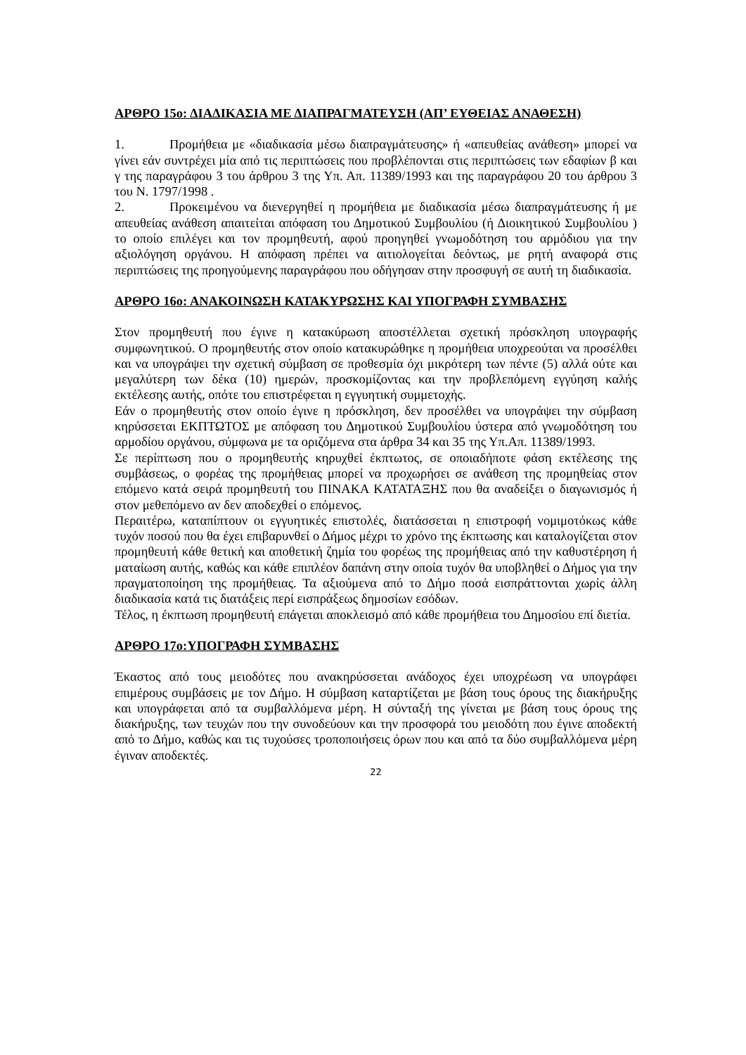ΑΡΘΡΟ 15ο: ΔΙΑΔΙΚΑΣΙΑ ΜΕ ΔΙΑΠΡΑΓΜΑΤΕΥΣΗ (ΑΠ’ ΕΥΘΕΙΑΣ ΑΝΑΘΕΣΗ)
1. Προμήθεια με «διαδικασία μέσω διαπραγμάτευσης» ή «απευθείας ανάθεση» μπορεί να γίνει εάν συντρέχει μία από τις περιπτώσεις που προβλέπονται στις περιπτώσεις των εδαφίων β και γ της παραγράφου 3 του άρθρου 3 της Υπ. Απ. 11389/1993 και της παραγράφου 20 του άρθρου 3 του Ν. 1797/1998 .
2. Προκειμένου να διενεργηθεί η προμήθεια με διαδικασία μέσω διαπραγμάτευσης ή με απευθείας ανάθεση απαιτείται απόφαση του Δημοτικού Συμβουλίου (ή Διοικητικού Συμβουλίου ) το οποίο επιλέγει και τον προμηθευτή, αφού προηγηθεί γνωμοδότηση του αρμόδιου για την αξιολόγηση οργάνου. Η απόφαση πρέπει να αιτιολογείται δεόντως, με ρητή αναφορά στις περιπτώσεις της προηγούμενης παραγράφου που οδήγησαν στην προσφυγή σε αυτή τη διαδικασία.
ΑΡΘΡΟ 16ο: ΑΝΑΚΟΙΝΩΣΗ ΚΑΤΑΚΥΡΩΣΗΣ ΚΑΙ ΥΠΟΓΡΑΦΗ ΣΥΜΒΑΣΗΣ
Στον προμηθευτή που έγινε η κατακύρωση αποστέλλεται σχετική πρόσκληση υπογραφής συμφωνητικού. Ο προμηθευτής στον οποίο κατακυρώθηκε η προμήθεια υποχρεούται να προσέλθει και να υπογράψει την σχετική σύμβαση σε προθεσμία όχι μικρότερη των πέντε (5) αλλά ούτε και μεγαλύτερη των δέκα (10) ημερών, προσκομίζοντας και την προβλεπόμενη εγγύηση καλής εκτέλεσης αυτής, οπότε του επιστρέφεται η εγγυητική συμμετοχής.
Εάν ο προμηθευτής στον οποίο έγινε η πρόσκληση, δεν προσέλθει να υπογράψει την σύμβαση κηρύσσεται ΕΚΠΤΩΤΟΣ με απόφαση του Δημοτικού Συμβουλίου ύστερα από γνωμοδότηση του αρμοδίου οργάνου, σύμφωνα με τα οριζόμενα στα άρθρα 34 και 35 της Υπ.Απ. 11389/1993.
Σε περίπτωση που ο προμηθευτής κηρυχθεί έκπτωτος, σε οποιαδήποτε φάση εκτέλεσης της συμβάσεως, ο φορέας της προμήθειας μπορεί να προχωρήσει σε ανάθεση της προμηθείας στον επόμενο κατά σειρά προμηθευτή του ΠΙΝΑΚΑ ΚΑΤΑΤΑΞΗΣ που θα αναδείξει ο διαγωνισμός ή στον μεθεπόμενο αν δεν αποδεχθεί ο επόμενος.
Περαιτέρω, καταπίπτουν οι εγγυητικές επιστολές, διατάσσεται η επιστροφή νομιμοτόκως κάθε τυχόν ποσού που θα έχει επιβαρυνθεί ο Δήμος μέχρι το χρόνο της έκπτωσης και καταλογίζεται στον προμηθευτή κάθε θετική και αποθετική ζημία του φορέως της προμήθειας από την καθυστέρηση ή ματαίωση αυτής, καθώς και κάθε επιπλέον δαπάνη στην οποία τυχόν θα υποβληθεί ο Δήμος για την πραγματοποίηση της προμήθειας. Τα αξιούμενα από το Δήμο ποσά εισπράττονται χωρίς άλλη διαδικασία κατά τις διατάξεις περί εισπράξεως δημοσίων εσόδων.
Τέλος, η έκπτωση προμηθευτή επάγεται αποκλεισμό από κάθε προμήθεια του Δημοσίου επί διετία.
ΑΡΘΡΟ 17ο:ΥΠΟΓΡΑΦΗ ΣΥΜΒΑΣΗΣ
Έκαστος από τους μειοδότες που ανακηρύσσεται ανάδοχος έχει υποχρέωση να υπογράφει επιμέρους συμβάσεις με τον Δήμο. Η σύμβαση καταρτίζεται με βάση τους όρους της διακήρυξης και υπογράφεται από τα συμβαλλόμενα μέρη. Η σύνταξή της γίνεται με βάση τους όρους της διακήρυξης, των τευχών που την συνοδεύουν και την προσφορά του μειοδότη που έγινε αποδεκτή από το Δήμο, καθώς και τις τυχούσες τροποποιήσεις όρων που και από τα δύο συμβαλλόμενα μέρη έγιναν αποδεκτές.
22